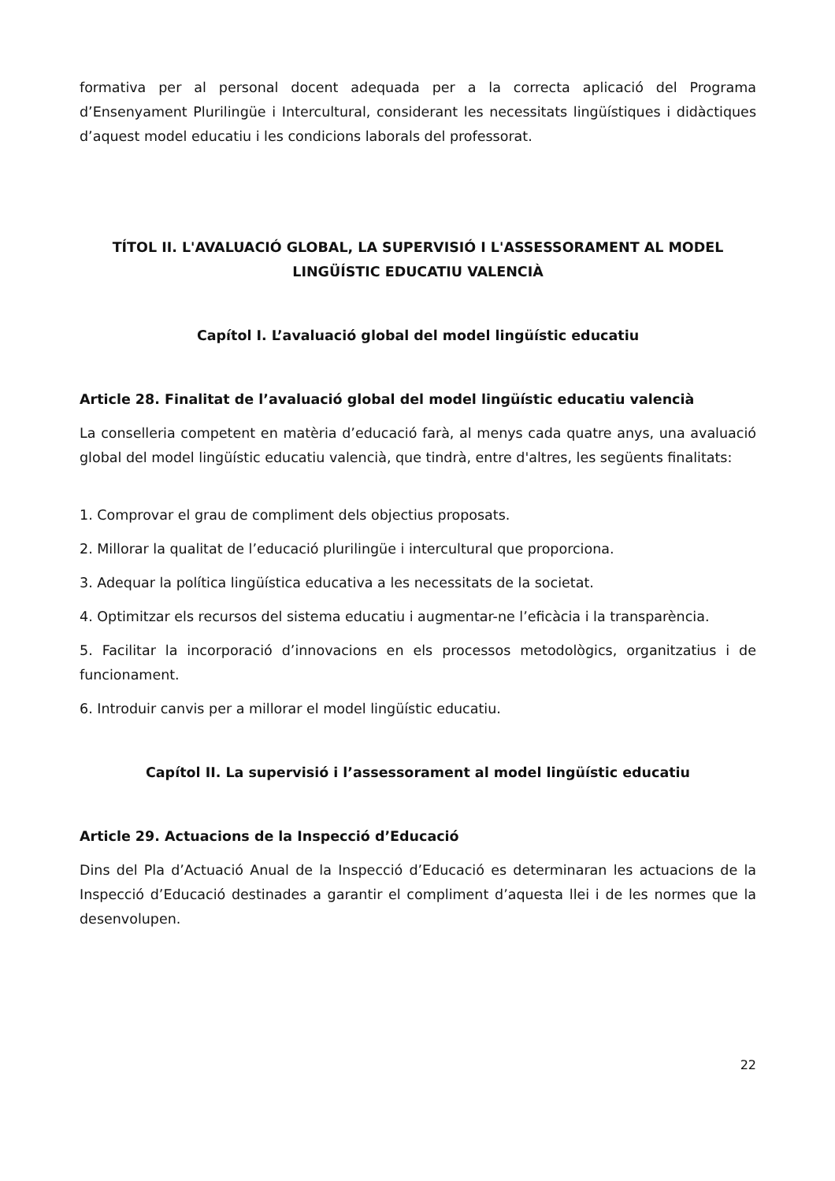formativa per al personal docent adequada per a la correcta aplicació del Programa d’Ensenyament Plurilingüe i Intercultural, considerant les necessitats lingüístiques i didàctiques d’aquest model educatiu i les condicions laborals del professorat.
TÍTOL II. L'AVALUACIÓ GLOBAL, LA SUPERVISIÓ I L'ASSESSORAMENT AL MODEL LINGÜÍSTIC EDUCATIU VALENCIÀ
Capítol I. L’avaluació global del model lingüístic educatiu
Article 28. Finalitat de l’avaluació global del model lingüístic educatiu valencià
La conselleria competent en matèria d’educació farà, al menys cada quatre anys, una avaluació global del model lingüístic educatiu valencià, que tindrà, entre d'altres, les següents finalitats:
1. Comprovar el grau de compliment dels objectius proposats.
2. Millorar la qualitat de l’educació plurilingüe i intercultural que proporciona.
3. Adequar la política lingüística educativa a les necessitats de la societat.
4. Optimitzar els recursos del sistema educatiu i augmentar-ne l’eficàcia i la transparència.
5. Facilitar la incorporació d’innovacions en els processos metodològics, organitzatius i de funcionament.
6. Introduir canvis per a millorar el model lingüístic educatiu.
Capítol II. La supervisió i l’assessorament al model lingüístic educatiu
Article 29. Actuacions de la Inspecció d’Educació
Dins del Pla d’Actuació Anual de la Inspecció d’Educació es determinaran les actuacions de la Inspecció d’Educació destinades a garantir el compliment d’aquesta llei i de les normes que la desenvolupen.
22